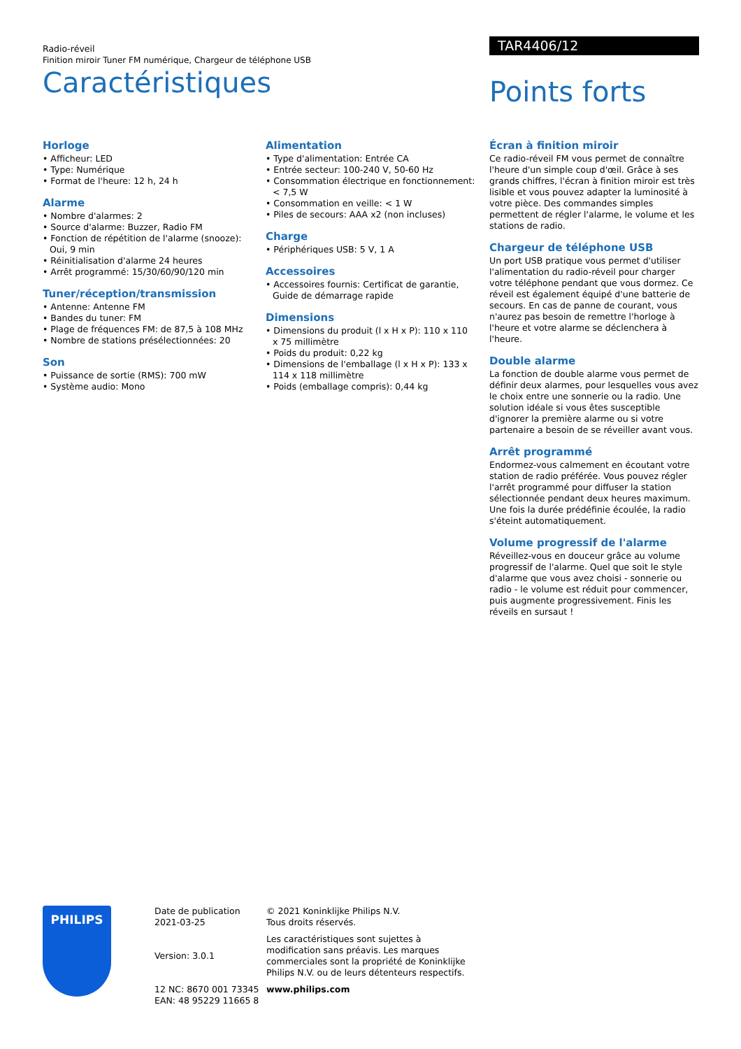Radio-réveil
Finition miroir Tuner FM numérique, Chargeur de téléphone USB
Caractéristiques
TAR4406/12
Points forts
Horloge
• Afficheur: LED
• Type: Numérique
• Format de l'heure: 12 h, 24 h
Alarme
• Nombre d'alarmes: 2
• Source d'alarme: Buzzer, Radio FM
• Fonction de répétition de l'alarme (snooze): Oui, 9 min
• Réinitialisation d'alarme 24 heures
• Arrêt programmé: 15/30/60/90/120 min
Tuner/réception/transmission
• Antenne: Antenne FM
• Bandes du tuner: FM
• Plage de fréquences FM: de 87,5 à 108 MHz
• Nombre de stations présélectionnées: 20
Son
• Puissance de sortie (RMS): 700 mW
• Système audio: Mono
Alimentation
• Type d'alimentation: Entrée CA
• Entrée secteur: 100-240 V, 50-60 Hz
• Consommation électrique en fonctionnement: < 7,5 W
• Consommation en veille: < 1 W
• Piles de secours: AAA x2 (non incluses)
Charge
• Périphériques USB: 5 V, 1 A
Accessoires
• Accessoires fournis: Certificat de garantie, Guide de démarrage rapide
Dimensions
• Dimensions du produit (l x H x P): 110 x 110 x 75 millimètre
• Poids du produit: 0,22 kg
• Dimensions de l'emballage (l x H x P): 133 x 114 x 118 millimètre
• Poids (emballage compris): 0,44 kg
Écran à finition miroir
Ce radio-réveil FM vous permet de connaître l'heure d'un simple coup d'œil. Grâce à ses grands chiffres, l'écran à finition miroir est très lisible et vous pouvez adapter la luminosité à votre pièce. Des commandes simples permettent de régler l'alarme, le volume et les stations de radio.
Chargeur de téléphone USB
Un port USB pratique vous permet d'utiliser l'alimentation du radio-réveil pour charger votre téléphone pendant que vous dormez. Ce réveil est également équipé d'une batterie de secours. En cas de panne de courant, vous n'aurez pas besoin de remettre l'horloge à l'heure et votre alarme se déclenchera à l'heure.
Double alarme
La fonction de double alarme vous permet de définir deux alarmes, pour lesquelles vous avez le choix entre une sonnerie ou la radio. Une solution idéale si vous êtes susceptible d'ignorer la première alarme ou si votre partenaire a besoin de se réveiller avant vous.
Arrêt programmé
Endormez-vous calmement en écoutant votre station de radio préférée. Vous pouvez régler l'arrêt programmé pour diffuser la station sélectionnée pendant deux heures maximum. Une fois la durée prédéfinie écoulée, la radio s'éteint automatiquement.
Volume progressif de l'alarme
Réveillez-vous en douceur grâce au volume progressif de l'alarme. Quel que soit le style d'alarme que vous avez choisi - sonnerie ou radio - le volume est réduit pour commencer, puis augmente progressivement. Finis les réveils en sursaut !
PHILIPS
Date de publication
2021-03-25
Version: 3.0.1
12 NC: 8670 001 73345
EAN: 48 95229 11665 8
© 2021 Koninklijke Philips N.V.
Tous droits réservés.
Les caractéristiques sont sujettes à modification sans préavis. Les marques commerciales sont la propriété de Koninklijke Philips N.V. ou de leurs détenteurs respectifs.
www.philips.com